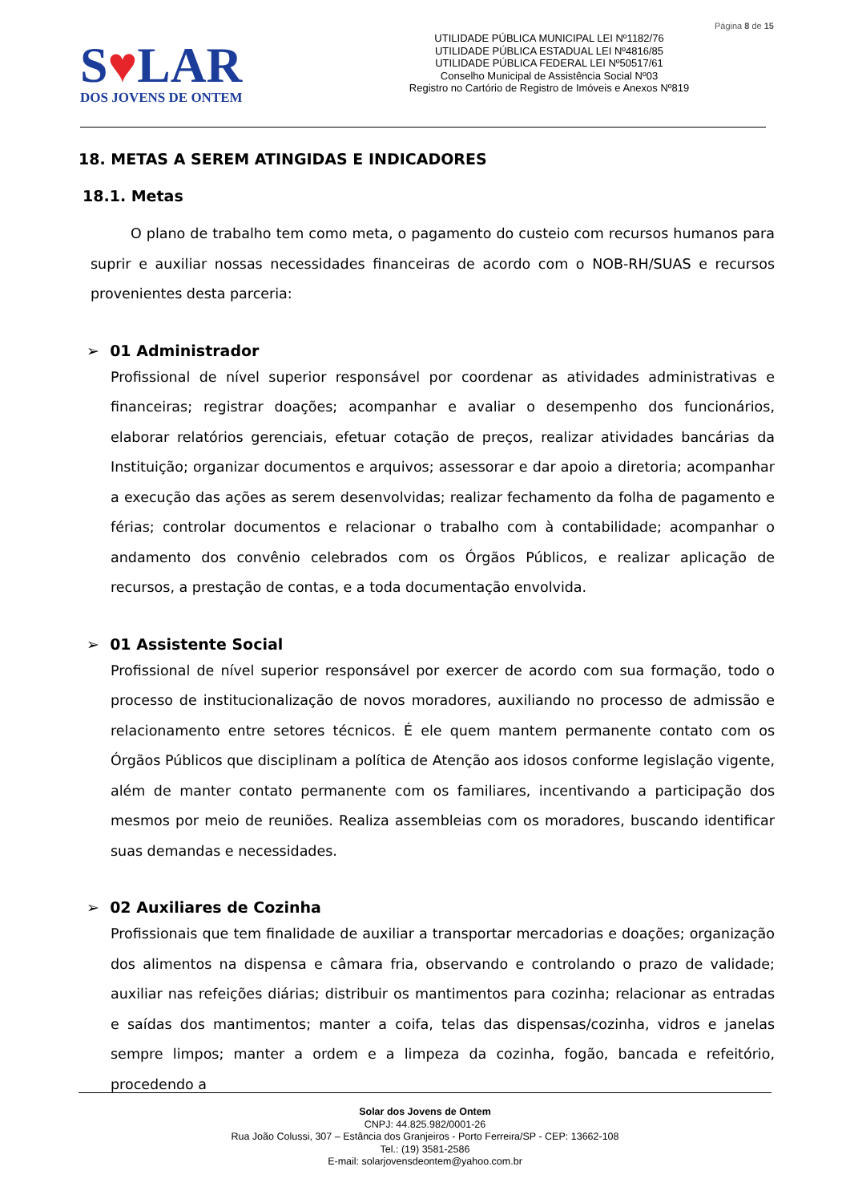Página 8 de 15
S♥LAR
DOS JOVENS DE ONTEM
UTILIDADE PÚBLICA MUNICIPAL LEI Nº1182/76
UTILIDADE PÚBLICA ESTADUAL LEI Nº4816/85
UTILIDADE PÚBLICA FEDERAL LEI Nº50517/61
Conselho Municipal de Assistência Social Nº03
Registro no Cartório de Registro de Imóveis e Anexos Nº819
18. METAS A SEREM ATINGIDAS E INDICADORES
18.1. Metas
O plano de trabalho tem como meta, o pagamento do custeio com recursos humanos para suprir e auxiliar nossas necessidades financeiras de acordo com o NOB-RH/SUAS e recursos provenientes desta parceria:
➢ 01 Administrador
Profissional de nível superior responsável por coordenar as atividades administrativas e financeiras; registrar doações; acompanhar e avaliar o desempenho dos funcionários, elaborar relatórios gerenciais, efetuar cotação de preços, realizar atividades bancárias da Instituição; organizar documentos e arquivos; assessorar e dar apoio a diretoria; acompanhar a execução das ações as serem desenvolvidas; realizar fechamento da folha de pagamento e férias; controlar documentos e relacionar o trabalho com à contabilidade; acompanhar o andamento dos convênio celebrados com os Órgãos Públicos, e realizar aplicação de recursos, a prestação de contas, e a toda documentação envolvida.
➢ 01 Assistente Social
Profissional de nível superior responsável por exercer de acordo com sua formação, todo o processo de institucionalização de novos moradores, auxiliando no processo de admissão e relacionamento entre setores técnicos. É ele quem mantem permanente contato com os Órgãos Públicos que disciplinam a política de Atenção aos idosos conforme legislação vigente, além de manter contato permanente com os familiares, incentivando a participação dos mesmos por meio de reuniões. Realiza assembleias com os moradores, buscando identificar suas demandas e necessidades.
➢ 02 Auxiliares de Cozinha
Profissionais que tem finalidade de auxiliar a transportar mercadorias e doações; organização dos alimentos na dispensa e câmara fria, observando e controlando o prazo de validade; auxiliar nas refeições diárias; distribuir os mantimentos para cozinha; relacionar as entradas e saídas dos mantimentos; manter a coifa, telas das dispensas/cozinha, vidros e janelas sempre limpos; manter a ordem e a limpeza da cozinha, fogão, bancada e refeitório, procedendo a
Solar dos Jovens de Ontem
CNPJ: 44.825.982/0001-26
Rua João Colussi, 307 – Estância dos Granjeiros - Porto Ferreira/SP - CEP: 13662-108
Tel.: (19) 3581-2586
E-mail: solarjovensdeontem@yahoo.com.br